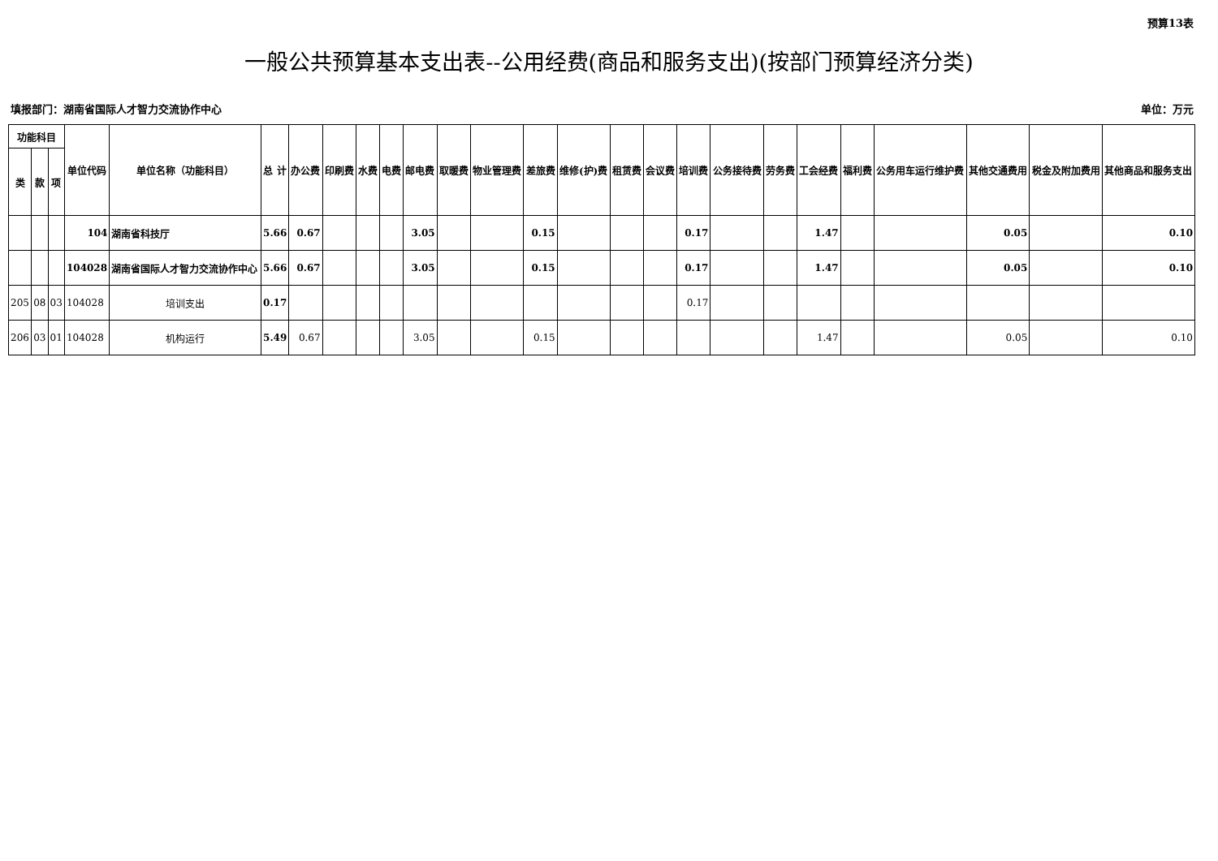预算13表
一般公共预算基本支出表--公用经费(商品和服务支出)(按部门预算经济分类)
填报部门：湖南省国际人才智力交流协作中心 单位：万元
| 功能科目 | | | 单位代码 | 单位名称（功能科目） | 总 计 | 办公费 | 印刷费 | 水费 | 电费 | 邮电费 | 取暖费 | 物业管理费 | 差旅费 | 维修(护)费 | 租赁费 | 会议费 | 培训费 | 公务接待费 | 劳务费 | 工会经费 | 福利费 | 公务用车运行维护费 | 其他交通费用 | 税金及附加费用 | 其他商品和服务支出 |
| --- | --- | --- | --- | --- | --- | --- | --- | --- | --- | --- | --- | --- | --- | --- | --- | --- | --- | --- | --- | --- | --- | --- | --- | --- | --- |
| 类 | 款 | 项 | | | | | | | | | | | | | | | | | | | | | | | |
| | | | 104 | 湖南省科技厅 | 5.66 | 0.67 | | | | 3.05 | | | 0.15 | | | | 0.17 | | | 1.47 | | | 0.05 | | 0.10 |
| | | | 104028 | 湖南省国际人才智力交流协作中心 | 5.66 | 0.67 | | | | 3.05 | | | 0.15 | | | | 0.17 | | | 1.47 | | | 0.05 | | 0.10 |
| 205 | 08 | 03 | 104028 | 培训支出 | 0.17 | | | | | | | | | | | | 0.17 | | | | | | | | |
| 206 | 03 | 01 | 104028 | 机构运行 | 5.49 | 0.67 | | | | 3.05 | | | 0.15 | | | | | | | 1.47 | | | 0.05 | | 0.10 |